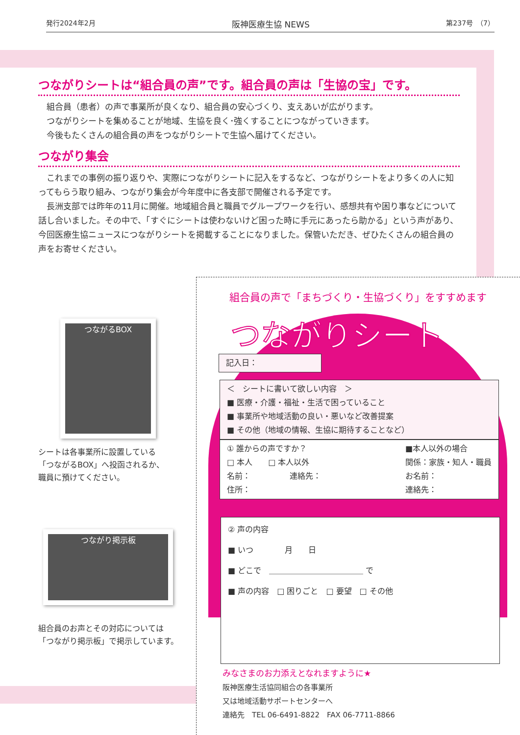発行2024年2月 阪神医療生協 NEWS 第237号　（7）
つながりシートは“組合員の声”です。組合員の声は「生協の宝」です。
　組合員（患者）の声で事業所が良くなり、組合員の安心づくり、支えあいが広がります。
　つながりシートを集めることが地域、生協を良く･強くすることにつながっていきます。
　今後もたくさんの組合員の声をつながりシートで生協へ届けてください。
つながり集会
　これまでの事例の振り返りや、実際につながりシートに記入をするなど、つながりシートをより多くの人に知ってもらう取り組み、つながり集会が今年度中に各支部で開催される予定です。
　長洲支部では昨年の11月に開催。地域組合員と職員でグループワークを行い、感想共有や困り事などについて話し合いました。その中で、「すぐにシートは使わないけど困った時に手元にあったら助かる」という声があり、今回医療生協ニュースにつながりシートを掲載することになりました。保管いただき、ぜひたくさんの組合員の声をお寄せください。
つながるBOX
シートは各事業所に設置している
「つながるBOX」へ投函されるか、
職員に預けてください。
つながり掲示板
組合員のお声とその対応については
「つながり掲示板」で掲示しています。
組合員の声で「まちづくり・生協づくり」をすすめます
つながりシート
記入日：
＜　シートに書いて欲しい内容　＞
■ 医療・介護・福祉・生活で困っていること
■ 事業所や地域活動の良い・悪いなど改善提案
■ その他（地域の情報、生協に期待することなど）
① 誰からの声ですか？
□ 本人　　□ 本人以外
名前：　　　　　連絡先：
住所：
■本人以外の場合
関係：家族・知人・職員
お名前：
連絡先：
② 声の内容
■ いつ　　　　月　　日
■ どこで　＿＿＿＿＿＿＿＿＿＿＿＿ で
■ 声の内容　□ 困りごと　□ 要望　□ その他
みなさまのお力添えとなれますように★
阪神医療生活協同組合の各事業所
又は地域活動サポートセンターへ
連絡先　TEL 06-6491-8822　FAX 06-7711-8866